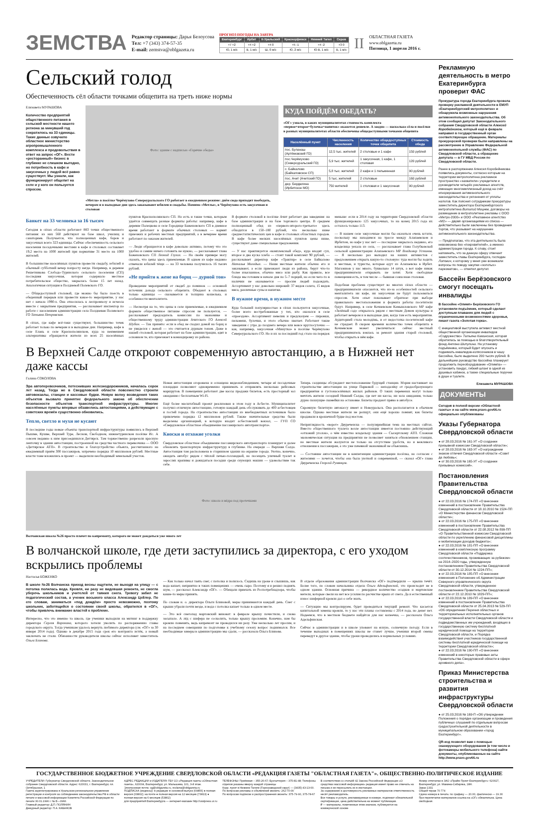ЗЕМСТВА
Редактор страницы: Дарья Белоусова
Тел: +7 (343) 374-57-35
E-mail: zemstva@oblgazeta.ru
ПРОГНОЗ ПОГОДЫ НА ЗАВТРА
| Екатеринбург | Ирбит | К-Уральский | Красноуфимск | Нижний Тагил | Серов |
| --- | --- | --- | --- | --- | --- |
| +7 +2 | +4 +2 | +4 0 | +5 -1 | +4 -2 | +3 0 |
| Ю, 1 м/с | В, 1 м/с | Ш, 0 м/с | Ю, 2 м/с | Ю-В, 1 м/с | В, 1 м/с |
II
ОБЛАСТНАЯ ГАЗЕТА
www.oblgazeta.ru
Пятница, 1 апреля 2016 г.
Сельский голод
Обеспеченность сёл области точками общепита на треть ниже нормы
Елизавета МУРАШОВА
Количество предприятий общественного питания в сельской местности нашего региона за минувший год сократилось на 33 единицы. Такие данные озвучило областное министерство агропромышленного комплекса и продовольствия в ответ на запрос «ОГ». Вести «ресторанный» бизнес в глубинке не слишком выгодно, но потребность в кафе и закусочных у людей всё равно существует. Мы узнали, как функционирует общепит на селе и у кого он пользуется спросом.
Фото: здание с надписью «Горячие обеды»
«Метла» в посёлке Черёмухово Североуральского ГО работает в ежедневном режиме: днём сюда приходят пообедать, вечером и в выходные дни здесь заказывают юбилеи и свадьбы. Помимо «Метлы», в Черёмухово есть закусочная и столовая
КУДА ПОЙДЁМ ОБЕДАТЬ?
«ОГ» узнала, в каких муниципалитетах стоимость комплекта «первое+второе+булочка+напиток» окажется дешевле. А заодно — насколько сёла и посёлки в разных муниципалитетах области обеспечены общедоступными точками общепита
| Населённый пункт | Численность населения | Количество общедоступных точек общепита | Стоимость обеда |
| --- | --- | --- | --- |
| пос. Буланаш (Артёмовский ГО) | 12,5 тыс. жителей | 2 столовые и 1 кафе | 150 рублей |
| пос.Черёмухово (Североуральский ГО) | 5,9 тыс. жителей | 1 закусочная, 1 кафе, 1 столовая | 120 рублей |
| с. Байкалово (Байкаловское СП) | 5,8 тыс. жителей | 2 кафе и 1 пельменная | 90 рублей |
| пос. Ачит (Ачитский ГО) | 5 тыс. жителей | 2 столовые | 160 рублей |
| дер. Бердюгина (Ирбитское МО) | 750 жителей | 1 столовая и 1 закусочная | 90 рублей |
Банкет на 33 человека за 16 тысяч
Сегодня в сёлах области работают 883 точки общественного питания: из них 560 действуют на базе школ, училищ и санаториев. Получается, что полноценных кафе, баров и закусочных всего 323 единицы. Сейчас обеспеченность сельского населения посадочными местами в кафе и столовых составляет 19,2 места на 1000 жителей при нормативе 31 место на 1000 жителей.
В большинстве населённых пунктов провести свадьбу, юбилей и обычный субботний вечер попросту негде. Например, в деревне Решетникова Слободо-Туринского сельского поселения (СП) последняя закусочная, которая содержало местное потребительское общество, закрылась более 15 лет назад. Аналогичная ситуация в Полдневой Полевского ГО.
— Общедоступной столовой, где можно бы было поесть в обеденный перерыв или провести какое-то мероприятие, у нас нет с начала 1990-х. Она относилась к леспромхозу и исчезла вместе с закрытием предприятия, — рассказывает инспектор по работе с населением администрации села Полдневая Полевского ГО Татьяна Петровская.
В сёлах, где кафе всё-таки существуют, большинство точек работает только по вечерам и в выходные дни. Например, кафе в селе Елань и селе Краснополянском, куда за неимением альтернативы обращаются жители из всех 25 населённых пунктов Краснополянского СП. Но есть и такие точки, которым удаётся совмещать разные форматы работы: например, кафе в деревне Палецкова и селе Городище Баженовского СП в дневное время работают в формате обычных столовых — кормят приезжих и рабочих местных предприятий, а в вечернее время работают по заказам жителей.
— Люди обращаются в кафе довольно активно, потому что это удобно и самим ничего готовить не нужно, — рассказывает глава Баженовского СП Леонид Глухих. — На своём примере могу сказать, что цены здесь приемлемые. В одном из кафе недавно отмечали юбилей тёщи — на 33 человека получилось 16 тысяч рублей.
«Не прийти к жене на борщ — дурной тон»
Проведение мероприятий от свадеб до поминок — основной источник дохода сельского общепита. Обедают в столовых только единицы — сказывается и толщина кошелька, и особенности менталитета.
— Несмотря на то, что цены в селе приемлемые, в ежедневном формате общественное питание спросом не пользуется, — рассказывает председатель комиссии по экономике и общественному труду администрации Ачитского ГО Алексей Шубин. — Так принято: если в обед не сходил домой на борщ и не увиделся с женой — это считается дурным тоном. Даже в нашей столовой, которая работает на базе администрации, едят в основном те, кто приезжает в командировку из района.
В формате столовой в посёлке Ачит работает два заведения: на базе администрации и на базе торгового центра. В среднем полноценный обед из «первого-второго-третьего» здесь обходится в 150–180 рублей, что несколько ниже среднестатистических цен в кафе и столовых областных городов. В кафе более мелких населённых пунктов цены ниже, существуют даже специальные предложения.
— У нас практикуется «комплексный обед», куда входят суп, второе и два куска хлеба — стоит такой комплект 90 рублей, — рассказывает директор кафе «Трактир» в селе Байкалово Наталья Молодых. — Наши местные жители обычно его и заказывают, а если приезжают люди из района, берут что-то более изысканное, обычно мясо или рыбу. Как правило, все блюда мы готовим в начале дня по 5–7 порций, но если чего-то в наличии не оказывается — просим людей подождать. Ассортимент у нас довольно широкий: 37 видов салата, 15 видов мяса, различные супы и напитки.
В нужное время, в нужном месте
Куда большей популярностью в сёлах пользуются закусочные, более всего востребованные у тех, кто оказался в селе «проездом». Ассортимент невелик и предсказуем — пирожки, пельмени, булочки, и этого обычно хватает. Работают такие заведения с утра до позднего вечера или вовсе круглосуточно — как, например, закусочная «Минутка» в посёлке Черёмухово Североуральского ГО. Но и их за последний год стало на порядок меньше: если в 2014 году на территории Свердловской области функционировало 125 закусочных, то на конец 2015 года их осталось только 113.
— В нашем селе закусочные могли бы оказаться очень кстати, поскольку мы находимся на трассе между Алапаевском и Ирбитом, но кафе у нас нет — последнее закрылось недавно, его владелица уехала из села, — рассказывает глава Голубковской сельской администрации Алапаевского МР Владимир Устинов. — Я несколько раз выходил на наших активистов с предложением открыть какую-то столовую: туда могли бы ходить и местные, и туристы, которые едут из Алапаевска в Ирбит. Магазинов у нас много, буквально 14 штук, а вот кафе никак предприниматели открывать не хотят. Хотя свободные помещения есть, в том числе — бывшая совхозная столовая.
Подобная проблема существует во многих сёлах области — предприниматели опасаются, что из-за особенностей сельского менталитета ни кафе, ни закусочная не будут пользоваться спросом. Хотя опыт показывает обратное: при выборе правильного местоположения и формата работы посетители будут. Например, в селе Кочневском Камышловского МР кафе «Зелёный сад» открылось рядом с местным Домом культуры и работает вечером и в выходные дни, когда там есть мероприятия. Аудиторией стала молодёжь, и от недостатка посетителей кафе не страдает. В скором времени количество точек общепита в Кочневском может увеличиться: сейчас местный предприниматель взялась за ремонт здания старой столовой, чтобы открыть в нём кафе.
В Верхней Салде откроют современную автостанцию, а в Нижней нет даже кассы
Галина СОКОЛОВА
Эра автоперевозчиков, потеснивших железнодорожников, началась сорок лет назад. Тогда же в Свердловской области повсеместно строили автовокзалы, станции и кассовые будки. Новую волну возведения таких объектов вызвало принятие федерального закона об обеспечении безопасности объектов транспортной инфраструктуры. Многие населённые пункты впервые обзавелись автостанциями, а действующие с советских времён существенно обновились.
Тепло, светло и мухи не кусают
В последние годы новые объекты транспортной инфраструктуры появились в Верхней Пышме, Кушве, Верхней Туре, Лесном, Свободном, нижнетуринском посёлке Ис. А совсем недавно к ним присоединился Дегтярск. Там торжественно разрезали красную ленточку в здании автостанции, построенной на средства частного перевозчика — ООО «Дегтярское АТП». В строительство и благоустройство объекта, рассчитанного на ежедневный приём 300 пассажиров, затрачено порядка 10 миллионов рублей. Местные власти тоже вложились в проект — выделили необходимый земельный участок.
Новая автостанция огорожена и оснащена видеонаблюдением, четыре её посадочные площадки позволяют одновременно принимать и отправлять несколько рейсовых маршрутов. В помещении работают две кассы продажи билетов, есть просторный зал ожидания с бесплатным Wi-Fi.
Ещё более масштабный проект реализован в этом году в Асбесте. Муниципалитет получил отличную автостанцию, готовую каждый день обслуживать до 400 асбестовцев и гостей города. На строительство автостанции из внебюджетных источников было привлечено порядка 12 миллионов рублей. Также значительные средства были выделены организацией, в которую входит асбестовский вокзал, — ГУП СО «Свердловское областное объединение пассажирского автотранспорта».
Киоски и отхожие уголки
Свердловское областное объединение пассажирского автотранспорта планирует и далее обновлять транспортную инфраструктуру в глубинке. На очереди — Верхняя Салда. Автостанция там расположена в старинном здании на окраине города. Уютно, конечно, ожидать автобус рядом с тёплой печью-голландкой, но посещать уличный туалет в зарослях крапивы и дожидаться посадки среди снующих машин — удовольствие так себе.
Теперь салдинцы обсуждают местоположение будущей станции. Мэрия настаивает на строительстве автостанции на улице Парковой — неподалёку от градообразующего предприятия и густонаселённых жилых районов. О таких переменах могут только мечтать жители соседней Нижней Салды, где нет ни кассы, ни зала ожидания, только дурно пахнущие скамейки на остановке. Билеты продают прямо в автобусе.
Скромную билетную автокассу имеет и Новоуральск. Она располагается в обычном киоске. Однако местные жители не ропщут, они ещё хорошо помнят, как билеты продавали в крошечной будке под мостом.
Неприглядность «ворот» Двуреченска — популярнейшая тема на местных сайтах. Вместо общественного туалета возле автостанции имеется постоянно действующий «отхожий уголок», о чём известно владельцу здания — Сысертскому АТП. Сложная экономическая ситуация на предприятии не позволяет заняться обновлением станции, но местные жители жалуются не только на отсутствие удобств, но и вежливого отношения к пассажирам, а это уже пачевной экономикой не объяснишь.
— Состояние автостанции не в компетенции администрации посёлка, но согласен с жителями — хочется, чтобы она была уютной и современной, — сказал «ОГ» глава Двуреченска Георгий Румянцев.
Фото: школа и вёдра под протечками
Волчанская школа №26 просто плачет по капремонту, которого не может дождаться уже много лет
В волчанской школе, где дети заступились за директора, с его уходом вскрылись проблемы
Настасья БОЖЕНКО
В школе №26 Волчанска приход весны ощутили, не выходя на улицу — с потолка полилась вода. Кровля, ни разу не видевшая ремонта, не смогла уберечь школьников и учителей от таяния снега. Тревогу забил не педагогический состав, а ученик восьмого класса Александр Цейлер. По его словам, заниматься «под дождём» просто невозможно, поэтому школьник, заботящийся о состоянии своей школы, обратился в «ОГ», чтобы привлечь внимание властей к проблеме.
Интересно, что это именно та школа, где ученики выходили на митинг в поддержку директора Сергея Воронина, которого хотели уволить по распоряжению главы городского округа. Тогда ученикам удалось вернуть любимого директора (см. «ОГ» за 30 января 2014 года). Однако в декабре 2015 года срок его контракта истёк, а новый заключать не стали. Обязанности руководителя школы сейчас исполняет заместитель Ольга Блинова.
— Как только начал таять снег, с потолка и полилось. Сидишь на уроке и слышишь, как вода капает, неприятно в таких помещениях — очень сыро. Поэтому я и решил поднять шум, — рассказал Александр «ОГ». — Обещали приехать из Роспотребнадзора, чтобы какие-то меры принять.
По словам и. о. директора Ольги Блиновой, меры принимаются каждый день. Снег с крыши убрали почти везде, и вода с потолка капает только в одном месте.
— Это всё снегопад мартовский виноват: в феврале крышу почистили, и снова засыпало. А лёд с шифера не сосколить, только крышу проломим. Конечно, нам бы кровлю поменять, ведь капремонт не проводился ни разу. Уже несколько лет просим, и на последнем совещании по подготовке к учебному сезону вопрос поднимался. Все необходимые замеры в администрацию мы сдали, — рассказала Ольга Блинова.
В отделе образования администрации Волчанска «ОГ» подтвердили — крыша течёт. Более того, по словам начальника отдела Ольги Адельфинской, это происходит не в одном здании. Основная причина — рекордное количество осадков и мартовские метели, которые свели на нет все усилия по расчистке крыш от снега. Да и естественный износ шиферной кровли дал о себе знать.
— Ситуацию мы контролируем, будет проводиться текущий ремонт. Что касается капитальной замены кровли, то у нас эти планы составлены с 2014 года, но денег нет. Надеемся, что в местном бюджете найдётся для нас копеечка, — рассказала Ольга Адельфинская.
Сейчас в администрации и в школе уповают на ясную, солнечную погоду. Если в течение выходных в помещениях школы не станет лучше, ученики второй смены переведут в другое здание, чтобы уроки проводились в нормальных условиях.
Рекламную деятельность в метро Екатеринбурга проверит ФАС
Прокуратура города Екатеринбурга провела проверку рекламной деятельности в ЕМУП «Екатеринбургский метрополитен» и обнаружила возможные нарушения антимонопольного законодательства. Об этом сообщил депутат Законодательного собрания Свердловской области Алексей Коробейников, который ещё в феврале направил в государственный орган соответствующее обращение. Материалы прокурорской проверки были направлены на рассмотрение в Управление Федеральной антимонопольной службы (ФАС) по Свердловской области, а обращение депутата — в ГУ МВД России по Свердловской области.
Ранее в распоряжении Алексея Коробейникова появились документы, согласно которым на территории метрополитена рекламное пространство «захватили» учредители и руководители четырёх рекламных агентств, имеющих многомиллионный доход на счёт игнорирования антимонопольного законодательства и уклонения от уплаты налогов. Как пояснил сотрудникам прокуратуры заместитель директора Екатеринбургского метрополитена Виталий Мацнев, договоры на размещение в метрополитене рекламы с ООО «Метро-2000» и ООО «Рекламное агентство «М2» — двумя организациями из списка — действительно были заключены без проведения торгов, что указывает на нарушение антимонопольного законодательства.
— Предполагаю, что эта деятельность была невозможна без «покровителей», а именно администрации города. К слову, стоит напомнить, что за данную сферу отвечает заместитель главы Екатеринбурга, господин Липович, к которому у меня уже возникали вопросы по поводу закупки «золотых» паркоматов», — отметил депутат.
Бассейн Берёзовского смогут посещать инвалиды
В бассейне «Олимп» Берёзовского ГО установили подъёмник, который сделает доступным плавание для людей с ограниченными возможностями здоровья, пишет газета «Золотая горка».
С инициативой выступила активист местной общественной организации инвалидов «Содружество» Татьяна Каминская, которая обратилась за помощью в благотворительный фонд Антона Шипулина. На установку подъёмника, который будет опускать и поднимать инвалидов-колясочников в чашу бассейна, было выделено 200 тысяч рублей. В дальнейшем руководство бассейна планирует продолжить переоборудование «Олимпа» — установить пандус, гибкий шланг в одной из душевых кабинок, а также специальные поручни в душе и туалете.
Елизавета МУРАШОВА
ДОКУМЕНТЫ
Сегодня в полной версии «Областной газеты» и на сайте www.pravo.gov66.ru официально опубликованы
Указы Губернатора Свердловской области
● от 28.03.2016 № 161-УГ «О создании призывной комиссии Свердловской области»;
● от 28.03.2016 № 163-УГ «О награждении знаком отличия Свердловской области «Совет да любовь»;
● от 30.03.2016 № 165-УГ «О создании призывных комиссий».
Постановления Правительства Свердловской области
● от 22.03.2016 № 174-ПП «О внесении изменений в постановление Правительства Свердловской области от 18.10.2010 № 1524-ПП «О Министерстве финансов Свердловской области»;
● от 22.03.2016 № 175-ПП «О внесении изменений в постановление Правительства Свердловской области от 22.08.2012 № 899-ПП «О Правительственной комиссии Свердловской области по укреплению финансовой дисциплины и мобилизации доходов бюджета»;
● от 22.03.2016 № 181-ПП «О внесении изменений в комплексную программу Свердловской области «Поддержка соотечественников, проживающих за рубежом» на 2014–2020 годы, утвержденную постановлением Правительства Свердловской области от 30.12.2014 № 1224-ПП»;
● от 22.03.2016 № 185-ПП «О внесении изменения в Положение об Администрации Северного управленческого округа Свердловской области, утвержденное постановлением Правительства Свердловской области от 22.12.2010 № 1829-ПП»;
● от 22.03.2016 № 189-ПП «О внесении изменений в постановление Правительства Свердловской области от 25.04.2013 № 529-ПП «Об определении Перечня областных и территориальных исполнительных органов государственной власти Свердловской области и подведомственных им учреждений, входящих в государственную систему бесплатной юридической помощи на территории Свердловской области, и Порядка взаимодействия участников государственной системы бесплатной юридической помощи на территории Свердловской области»;
● от 22.03.2016 № 190-ПП «О внесении изменений в некоторые правовые акты Правительства Свердловской области в сфере архивного дела».
Приказ Министерства строительства и развития инфраструктуры Свердловской области
● от 25.03.2016 № 169-П «Об утверждении Положения о порядке организации и проведения публичных слушаний по отдельным вопросам градостроительной деятельности в муниципальном образовании «город Екатеринбург».
QR-код позволит вам с помощью сканирующего оборудования (в том числе и фотокамеры мобильного телефона) найти документы, опубликованные на сайте http://www.pravo.gov66.ru
ГОСУДАРСТВЕННОЕ БЮДЖЕТНОЕ УЧРЕЖДЕНИЕ СВЕРДЛОВСКОЙ ОБЛАСТИ «РЕДАКЦИЯ ГАЗЕТЫ "ОБЛАСТНАЯ ГАЗЕТА"». ОБЩЕСТВЕННО-ПОЛИТИЧЕСКОЕ ИЗДАНИЕ
УЧРЕДИТЕЛИ: Губернатор Свердловской области, Законодательное собрание Свердловской области. Адрес: 620031, г. Екатеринбург, пл. Октябрьская, 1
Газета зарегистрирована в Уральском региональном управлении регистрации и контроля за соблюдением законодательства РФ в области печати и массовой информации Комитета Российской Федерации по печати 30.01.1996 г. № Е—0966
Главный редактор: Д.П. ПОЛЯНИН
Дежурный редактор: П.А. КАБАНОВ
АДРЕС РЕДАКЦИИ и ИЗДАТЕЛЯ: ГБУ СО «Редакция газеты «Областная газета», 620004, Екатеринбург, ул. Малышева, 101, 3-й этаж.
Электронная почта: og@oblgazeta.ru, reclama@oblgazeta.ru
ПОДПИСКА (индексы): в редакции ● основной выпуск (09856) ● полная версия (03802); на почте ● полная версия на 12 месяцев (73813) ● полная версия на 6 месяцев (53802)
для предприятий Екатеринбурга — интернет-магазин http://uralpress.ur.ru
ТЕЛЕФОНЫ: Приёмная – 355-26-67; Бухгалтерия – 375-81-48; Телефоны отделов указаны вверху каждой страницы
Корр. пункт в Нижнем Тагиле (Горнозаводской округ) — (3435) 43-13-00.
По вопросам рекламы и объявлений звонить: 262-70-00
По вопросам подписки и распространения звонить: 375-79-90, 375-78-67
В соответствии со статьёй 42 Закона Российской Федерации «О средствах массовой информации» редакция имеет право не отвечать на письма и не пересылать их в инстанции.
За содержание и достоверность рекламных материалов ответственность несёт рекламодатель.
Все товары и услуги, рекламируемые в номере, подлежат обязательной сертификации, цена действительна на момент публикации.
₽ — материалы, помеченные этим значком, публикуются на коммерческой основе
Номер отпечатан в ЗАО «Прайм Принт Екатеринбург»: 620027, Екатеринбург, ул. Мамина-Сибиряка, 18Н.
Заказ 1331
Общий тираж 70 774
Сдача номера в печать: по графику — 20.00, фактически — 19.30
При перепечатке материалов ссылка на «ОГ» обязательна. Цена свободная.